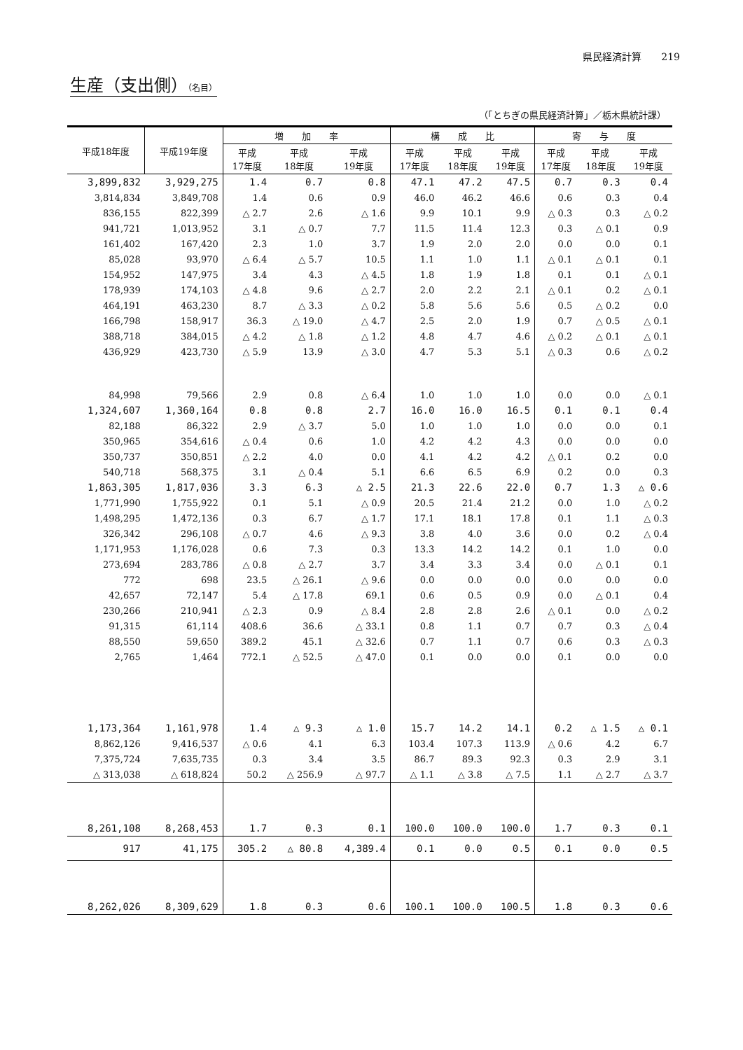県民経済計算　　219
生産（支出側）（名目）
（「とちぎの県民経済計算」／栃木県統計課）
| 平成18年度 | 平成19年度 | 増 加 率 | | | 構 成 比 | | | 寄 与 度 | | |
| --- | --- | --- | --- | --- | --- | --- | --- | --- | --- | --- |
| | | 平成 17年度 | 平成 18年度 | 平成 19年度 | 平成 17年度 | 平成 18年度 | 平成 19年度 | 平成 17年度 | 平成 18年度 | 平成 19年度 |
| 3,899,832 | 3,929,275 | 1.4 | 0.7 | 0.8 | 47.1 | 47.2 | 47.5 | 0.7 | 0.3 | 0.4 |
| 3,814,834 | 3,849,708 | 1.4 | 0.6 | 0.9 | 46.0 | 46.2 | 46.6 | 0.6 | 0.3 | 0.4 |
| 836,155 | 822,399 | △ 2.7 | 2.6 | △ 1.6 | 9.9 | 10.1 | 9.9 | △ 0.3 | 0.3 | △ 0.2 |
| 941,721 | 1,013,952 | 3.1 | △ 0.7 | 7.7 | 11.5 | 11.4 | 12.3 | 0.3 | △ 0.1 | 0.9 |
| 161,402 | 167,420 | 2.3 | 1.0 | 3.7 | 1.9 | 2.0 | 2.0 | 0.0 | 0.0 | 0.1 |
| 85,028 | 93,970 | △ 6.4 | △ 5.7 | 10.5 | 1.1 | 1.0 | 1.1 | △ 0.1 | △ 0.1 | 0.1 |
| 154,952 | 147,975 | 3.4 | 4.3 | △ 4.5 | 1.8 | 1.9 | 1.8 | 0.1 | 0.1 | △ 0.1 |
| 178,939 | 174,103 | △ 4.8 | 9.6 | △ 2.7 | 2.0 | 2.2 | 2.1 | △ 0.1 | 0.2 | △ 0.1 |
| 464,191 | 463,230 | 8.7 | △ 3.3 | △ 0.2 | 5.8 | 5.6 | 5.6 | 0.5 | △ 0.2 | 0.0 |
| 166,798 | 158,917 | 36.3 | △ 19.0 | △ 4.7 | 2.5 | 2.0 | 1.9 | 0.7 | △ 0.5 | △ 0.1 |
| 388,718 | 384,015 | △ 4.2 | △ 1.8 | △ 1.2 | 4.8 | 4.7 | 4.6 | △ 0.2 | △ 0.1 | △ 0.1 |
| 436,929 | 423,730 | △ 5.9 | 13.9 | △ 3.0 | 4.7 | 5.3 | 5.1 | △ 0.3 | 0.6 | △ 0.2 |
| 84,998 | 79,566 | 2.9 | 0.8 | △ 6.4 | 1.0 | 1.0 | 1.0 | 0.0 | 0.0 | △ 0.1 |
| 1,324,607 | 1,360,164 | 0.8 | 0.8 | 2.7 | 16.0 | 16.0 | 16.5 | 0.1 | 0.1 | 0.4 |
| 82,188 | 86,322 | 2.9 | △ 3.7 | 5.0 | 1.0 | 1.0 | 1.0 | 0.0 | 0.0 | 0.1 |
| 350,965 | 354,616 | △ 0.4 | 0.6 | 1.0 | 4.2 | 4.2 | 4.3 | 0.0 | 0.0 | 0.0 |
| 350,737 | 350,851 | △ 2.2 | 4.0 | 0.0 | 4.1 | 4.2 | 4.2 | △ 0.1 | 0.2 | 0.0 |
| 540,718 | 568,375 | 3.1 | △ 0.4 | 5.1 | 6.6 | 6.5 | 6.9 | 0.2 | 0.0 | 0.3 |
| 1,863,305 | 1,817,036 | 3.3 | 6.3 | △ 2.5 | 21.3 | 22.6 | 22.0 | 0.7 | 1.3 | △ 0.6 |
| 1,771,990 | 1,755,922 | 0.1 | 5.1 | △ 0.9 | 20.5 | 21.4 | 21.2 | 0.0 | 1.0 | △ 0.2 |
| 1,498,295 | 1,472,136 | 0.3 | 6.7 | △ 1.7 | 17.1 | 18.1 | 17.8 | 0.1 | 1.1 | △ 0.3 |
| 326,342 | 296,108 | △ 0.7 | 4.6 | △ 9.3 | 3.8 | 4.0 | 3.6 | 0.0 | 0.2 | △ 0.4 |
| 1,171,953 | 1,176,028 | 0.6 | 7.3 | 0.3 | 13.3 | 14.2 | 14.2 | 0.1 | 1.0 | 0.0 |
| 273,694 | 283,786 | △ 0.8 | △ 2.7 | 3.7 | 3.4 | 3.3 | 3.4 | 0.0 | △ 0.1 | 0.1 |
| 772 | 698 | 23.5 | △ 26.1 | △ 9.6 | 0.0 | 0.0 | 0.0 | 0.0 | 0.0 | 0.0 |
| 42,657 | 72,147 | 5.4 | △ 17.8 | 69.1 | 0.6 | 0.5 | 0.9 | 0.0 | △ 0.1 | 0.4 |
| 230,266 | 210,941 | △ 2.3 | 0.9 | △ 8.4 | 2.8 | 2.8 | 2.6 | △ 0.1 | 0.0 | △ 0.2 |
| 91,315 | 61,114 | 408.6 | 36.6 | △ 33.1 | 0.8 | 1.1 | 0.7 | 0.7 | 0.3 | △ 0.4 |
| 88,550 | 59,650 | 389.2 | 45.1 | △ 32.6 | 0.7 | 1.1 | 0.7 | 0.6 | 0.3 | △ 0.3 |
| 2,765 | 1,464 | 772.1 | △ 52.5 | △ 47.0 | 0.1 | 0.0 | 0.0 | 0.1 | 0.0 | 0.0 |
| 1,173,364 | 1,161,978 | 1.4 | △ 9.3 | △ 1.0 | 15.7 | 14.2 | 14.1 | 0.2 | △ 1.5 | △ 0.1 |
| 8,862,126 | 9,416,537 | △ 0.6 | 4.1 | 6.3 | 103.4 | 107.3 | 113.9 | △ 0.6 | 4.2 | 6.7 |
| 7,375,724 | 7,635,735 | 0.3 | 3.4 | 3.5 | 86.7 | 89.3 | 92.3 | 0.3 | 2.9 | 3.1 |
| △ 313,038 | △ 618,824 | 50.2 | △ 256.9 | △ 97.7 | △ 1.1 | △ 3.8 | △ 7.5 | 1.1 | △ 2.7 | △ 3.7 |
| 8,261,108 | 8,268,453 | 1.7 | 0.3 | 0.1 | 100.0 | 100.0 | 100.0 | 1.7 | 0.3 | 0.1 |
| 917 | 41,175 | 305.2 | △ 80.8 | 4,389.4 | 0.1 | 0.0 | 0.5 | 0.1 | 0.0 | 0.5 |
| 8,262,026 | 8,309,629 | 1.8 | 0.3 | 0.6 | 100.1 | 100.0 | 100.5 | 1.8 | 0.3 | 0.6 |